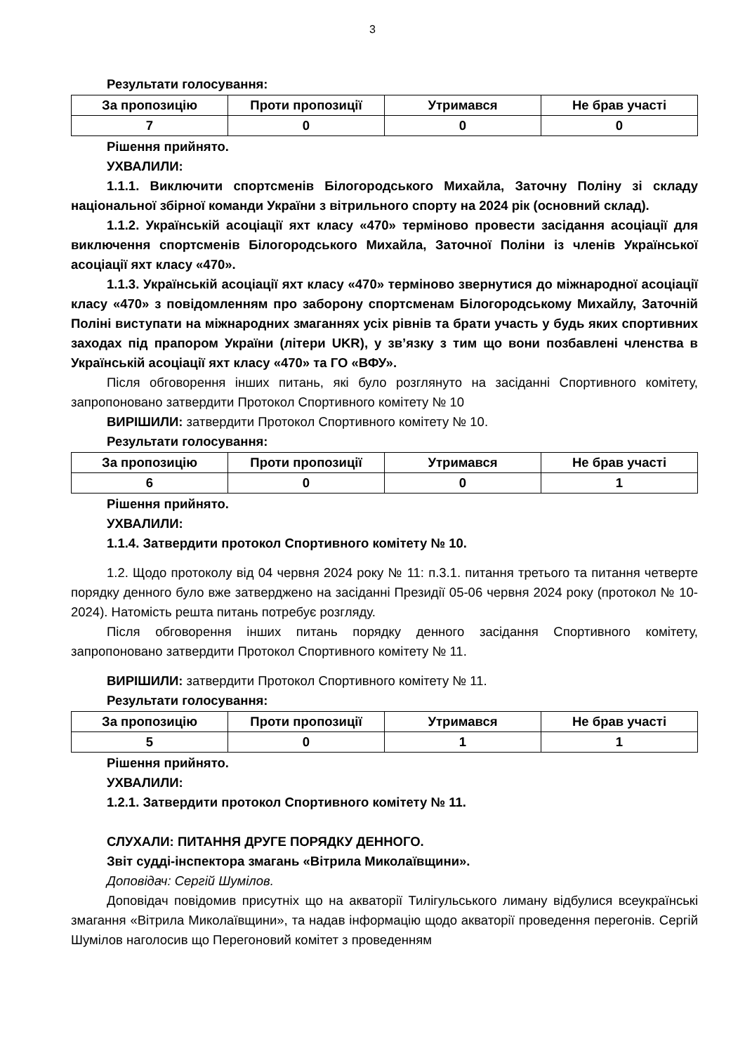3
Результати голосування:
| За пропозицію | Проти пропозиції | Утримався | Не брав участі |
| --- | --- | --- | --- |
| 7 | 0 | 0 | 0 |
Рішення прийнято.
УХВАЛИЛИ:
1.1.1. Виключити спортсменів Білогородського Михайла, Заточну Поліну зі складу національної збірної команди України з вітрильного спорту на 2024 рік (основний склад).
1.1.2. Українській асоціації яхт класу «470» терміново провести засідання асоціації для виключення спортсменів Білогородського Михайла, Заточної Поліни із членів Української асоціації яхт класу «470».
1.1.3. Українській асоціації яхт класу «470» терміново звернутися до міжнародної асоціації класу «470» з повідомленням про заборону спортсменам Білогородському Михайлу, Заточній Поліні виступати на міжнародних змаганнях усіх рівнів та брати участь у будь яких спортивних заходах під прапором України (літери UKR), у зв’язку з тим що вони позбавлені членства в Українській асоціації яхт класу «470» та ГО «ВФУ».
Після обговорення інших питань, які було розглянуто на засіданні Спортивного комітету, запропоновано затвердити Протокол Спортивного комітету № 10
ВИРІШИЛИ: затвердити Протокол Спортивного комітету № 10.
Результати голосування:
| За пропозицію | Проти пропозиції | Утримався | Не брав участі |
| --- | --- | --- | --- |
| 6 | 0 | 0 | 1 |
Рішення прийнято.
УХВАЛИЛИ:
1.1.4. Затвердити протокол Спортивного комітету № 10.
1.2. Щодо протоколу від 04 червня 2024 року № 11: п.3.1. питання третього та питання четверте порядку денного було вже затверджено на засіданні Президії 05-06 червня 2024 року (протокол № 10-2024). Натомість решта питань потребує розгляду.
Після обговорення інших питань порядку денного засідання Спортивного комітету, запропоновано затвердити Протокол Спортивного комітету № 11.
ВИРІШИЛИ: затвердити Протокол Спортивного комітету № 11.
Результати голосування:
| За пропозицію | Проти пропозиції | Утримався | Не брав участі |
| --- | --- | --- | --- |
| 5 | 0 | 1 | 1 |
Рішення прийнято.
УХВАЛИЛИ:
1.2.1. Затвердити протокол Спортивного комітету № 11.
СЛУХАЛИ: ПИТАННЯ ДРУГЕ ПОРЯДКУ ДЕННОГО.
Звіт судді-інспектора змагань «Вітрила Миколаївщини».
Доповідач: Сергій Шумілов.
Доповідач повідомив присутніх що на акваторії Тилігульського лиману відбулися всеукраїнські змагання «Вітрила Миколаївщини», та надав інформацію щодо акваторії проведення перегонів. Сергій Шумілов наголосив що Перегоновий комітет з проведенням